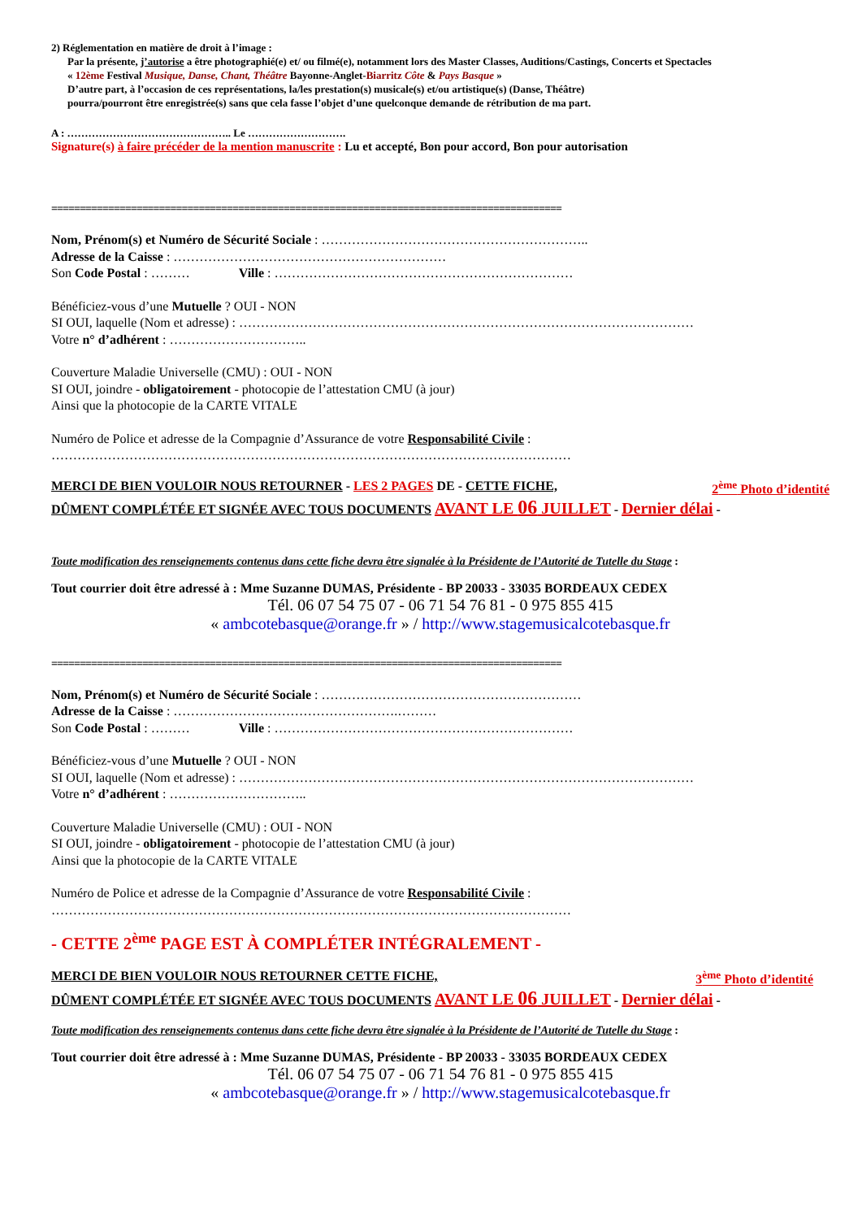2) Réglementation en matière de droit à l’image :
Par la présente, j’autorise a être photographié(e) et/ ou filmé(e), notamment lors des Master Classes, Auditions/Castings, Concerts et Spectacles
« 12ème Festival Musique, Danse, Chant, Théâtre Bayonne-Anglet-Biarritz Côte & Pays Basque »
D’autre part, à l’occasion de ces représentations, la/les prestation(s) musicale(s) et/ou artistique(s) (Danse, Théâtre)
pourra/pourront être enregistrée(s) sans que cela fasse l’objet d’une quelconque demande de rétribution de ma part.
A : ……………………………………….. Le ……………………….
Signature(s) à faire précéder de la mention manuscrite : Lu et accepté, Bon pour accord, Bon pour autorisation
==========================================================================================
Nom, Prénom(s) et Numéro de Sécurité Sociale : ……………………………………………………..
Adresse de la Caisse : ………………………………………………………
Son Code Postal : ……… Ville : ……………………………………………………………
Bénéficiez-vous d’une Mutuelle ? OUI - NON
SI OUI, laquelle (Nom et adresse) : ……………………………………………………………………………………………
Votre n° d’adhérent : …………………………..
Couverture Maladie Universelle (CMU) : OUI - NON
SI OUI, joindre - obligatoirement - photocopie de l’attestation CMU (à jour)
Ainsi que la photocopie de la CARTE VITALE
Numéro de Police et adresse de la Compagnie d’Assurance de votre Responsabilité Civile :
…………………………………………………………………………………………………………
MERCI DE BIEN VOULOIR NOUS RETOURNER - LES 2 PAGES DE - CETTE FICHE, 2<sup>ème</sup> Photo d’identité
DÛMENT COMPLÉTÉE ET SIGNÉE AVEC TOUS DOCUMENTS AVANT LE 06 JUILLET - Dernier délai -
Toute modification des renseignements contenus dans cette fiche devra être signalée à la Présidente de l’Autorité de Tutelle du Stage :
Tout courrier doit être adressé à : Mme Suzanne DUMAS, Présidente - BP 20033 - 33035 BORDEAUX CEDEX
Tél. 06 07 54 75 07 - 06 71 54 76 81 - 0 975 855 415
« ambcotebasque@orange.fr » / http://www.stagemusicalcotebasque.fr
==========================================================================================
Nom, Prénom(s) et Numéro de Sécurité Sociale : ……………………………………………………
Adresse de la Caisse : …………………………………………….………
Son Code Postal : ……… Ville : ……………………………………………………………
Bénéficiez-vous d’une Mutuelle ? OUI - NON
SI OUI, laquelle (Nom et adresse) : ……………………………………………………………………………………………
Votre n° d’adhérent : …………………………..
Couverture Maladie Universelle (CMU) : OUI - NON
SI OUI, joindre - obligatoirement - photocopie de l’attestation CMU (à jour)
Ainsi que la photocopie de la CARTE VITALE
Numéro de Police et adresse de la Compagnie d’Assurance de votre Responsabilité Civile :
…………………………………………………………………………………………………………
- CETTE 2<sup>ème</sup> PAGE EST À COMPLÉTER INTÉGRALEMENT -
MERCI DE BIEN VOULOIR NOUS RETOURNER CETTE FICHE, 3<sup>ème</sup> Photo d’identité
DÛMENT COMPLÉTÉE ET SIGNÉE AVEC TOUS DOCUMENTS AVANT LE 06 JUILLET - Dernier délai -
Toute modification des renseignements contenus dans cette fiche devra être signalée à la Présidente de l’Autorité de Tutelle du Stage :
Tout courrier doit être adressé à : Mme Suzanne DUMAS, Présidente - BP 20033 - 33035 BORDEAUX CEDEX
Tél. 06 07 54 75 07 - 06 71 54 76 81 - 0 975 855 415
« ambcotebasque@orange.fr » / http://www.stagemusicalcotebasque.fr